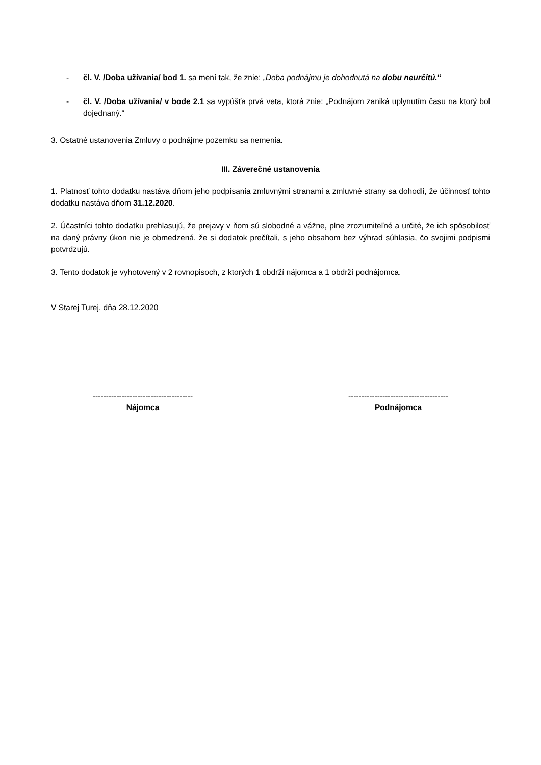- čl. V. /Doba užívania/ bod 1. sa mení tak, že znie: „Doba podnájmu je dohodnutá na dobu neurčitú.“
- čl. V. /Doba užívania/ v bode 2.1 sa vypúšťa prvá veta, ktorá znie: „Podnájom zaniká uplynutím času na ktorý bol dojednaný.“
3. Ostatné ustanovenia Zmluvy o podnájme pozemku sa nemenia.
III. Záverečné ustanovenia
1. Platnosť tohto dodatku nastáva dňom jeho podpísania zmluvnými stranami a zmluvné strany sa dohodli, že účinnosť tohto dodatku nastáva dňom 31.12.2020.
2. Účastníci tohto dodatku prehlasujú, že prejavy v ňom sú slobodné a vážne, plne zrozumiteľné a určité, že ich spôsobilosť na daný právny úkon nie je obmedzená, že si dodatok prečítali, s jeho obsahom bez výhrad súhlasia, čo svojimi podpismi potvrdzujú.
3. Tento dodatok je vyhotovený v 2 rovnopisoch, z ktorých 1 obdrží nájomca a 1 obdrží podnájomca.
V Starej Turej, dňa 28.12.2020
--------------------------------------
Nájomca
--------------------------------------
Podnájomca